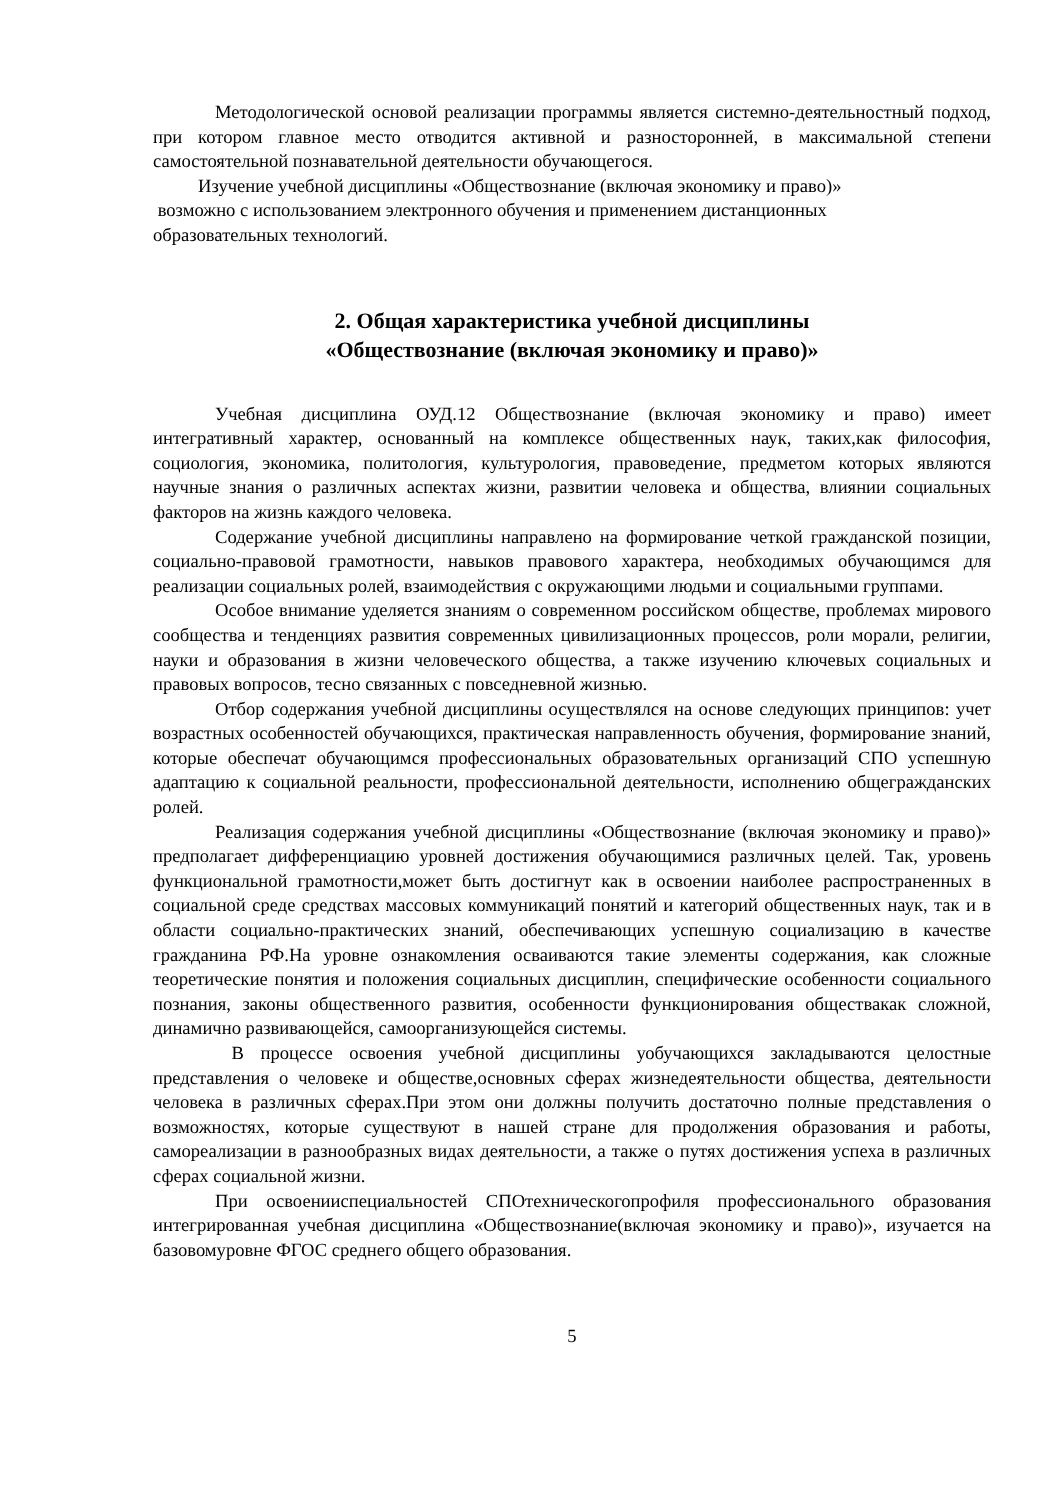Методологической основой реализации программы является системно-деятельностный подход, при котором главное место отводится активной и разносторонней, в максимальной степени самостоятельной познавательной деятельности обучающегося.
Изучение учебной дисциплины «Обществознание (включая экономику и право)»
возможно с использованием электронного обучения и применением дистанционных
образовательных технологий.
2. Общая характеристика учебной дисциплины
«Обществознание (включая экономику и право)»
Учебная дисциплина ОУД.12 Обществознание (включая экономику и право) имеет интегративный характер, основанный на комплексе общественных наук, таких,как философия, социология, экономика, политология, культурология, правоведение, предметом которых являются научные знания о различных аспектах жизни, развитии человека и общества, влиянии социальных факторов на жизнь каждого человека.
Содержание учебной дисциплины направлено на формирование четкой гражданской позиции, социально-правовой грамотности, навыков правового характера, необходимых обучающимся для реализации социальных ролей, взаимодействия с окружающими людьми и социальными группами.
Особое внимание уделяется знаниям о современном российском обществе, проблемах мирового сообщества и тенденциях развития современных цивилизационных процессов, роли морали, религии, науки и образования в жизни человеческого общества, а также изучению ключевых социальных и правовых вопросов, тесно связанных с повседневной жизнью.
Отбор содержания учебной дисциплины осуществлялся на основе следующих принципов: учет возрастных особенностей обучающихся, практическая направленность обучения, формирование знаний, которые обеспечат обучающимся профессиональных образовательных организаций СПО успешную адаптацию к социальной реальности, профессиональной деятельности, исполнению общегражданских ролей.
Реализация содержания учебной дисциплины «Обществознание (включая экономику и право)» предполагает дифференциацию уровней достижения обучающимися различных целей. Так, уровень функциональной грамотности,может быть достигнут как в освоении наиболее распространенных в социальной среде средствах массовых коммуникаций понятий и категорий общественных наук, так и в области социально-практических знаний, обеспечивающих успешную социализацию в качестве гражданина РФ.На уровне ознакомления осваиваются такие элементы содержания, как сложные теоретические понятия и положения социальных дисциплин, специфические особенности социального познания, законы общественного развития, особенности функционирования обществакак сложной, динамично развивающейся, самоорганизующейся системы.
В процессе освоения учебной дисциплины уобучающихся закладываются целостные представления о человеке и обществе,основных сферах жизнедеятельности общества, деятельности человека в различных сферах.При этом они должны получить достаточно полные представления о возможностях, которые существуют в нашей стране для продолжения образования и работы, самореализации в разнообразных видах деятельности, а также о путях достижения успеха в различных сферах социальной жизни.
При освоенииспециальностей СПОтехническогопрофиля профессионального образования интегрированная учебная дисциплина «Обществознание(включая экономику и право)», изучается на базовомуровне ФГОС среднего общего образования.
5